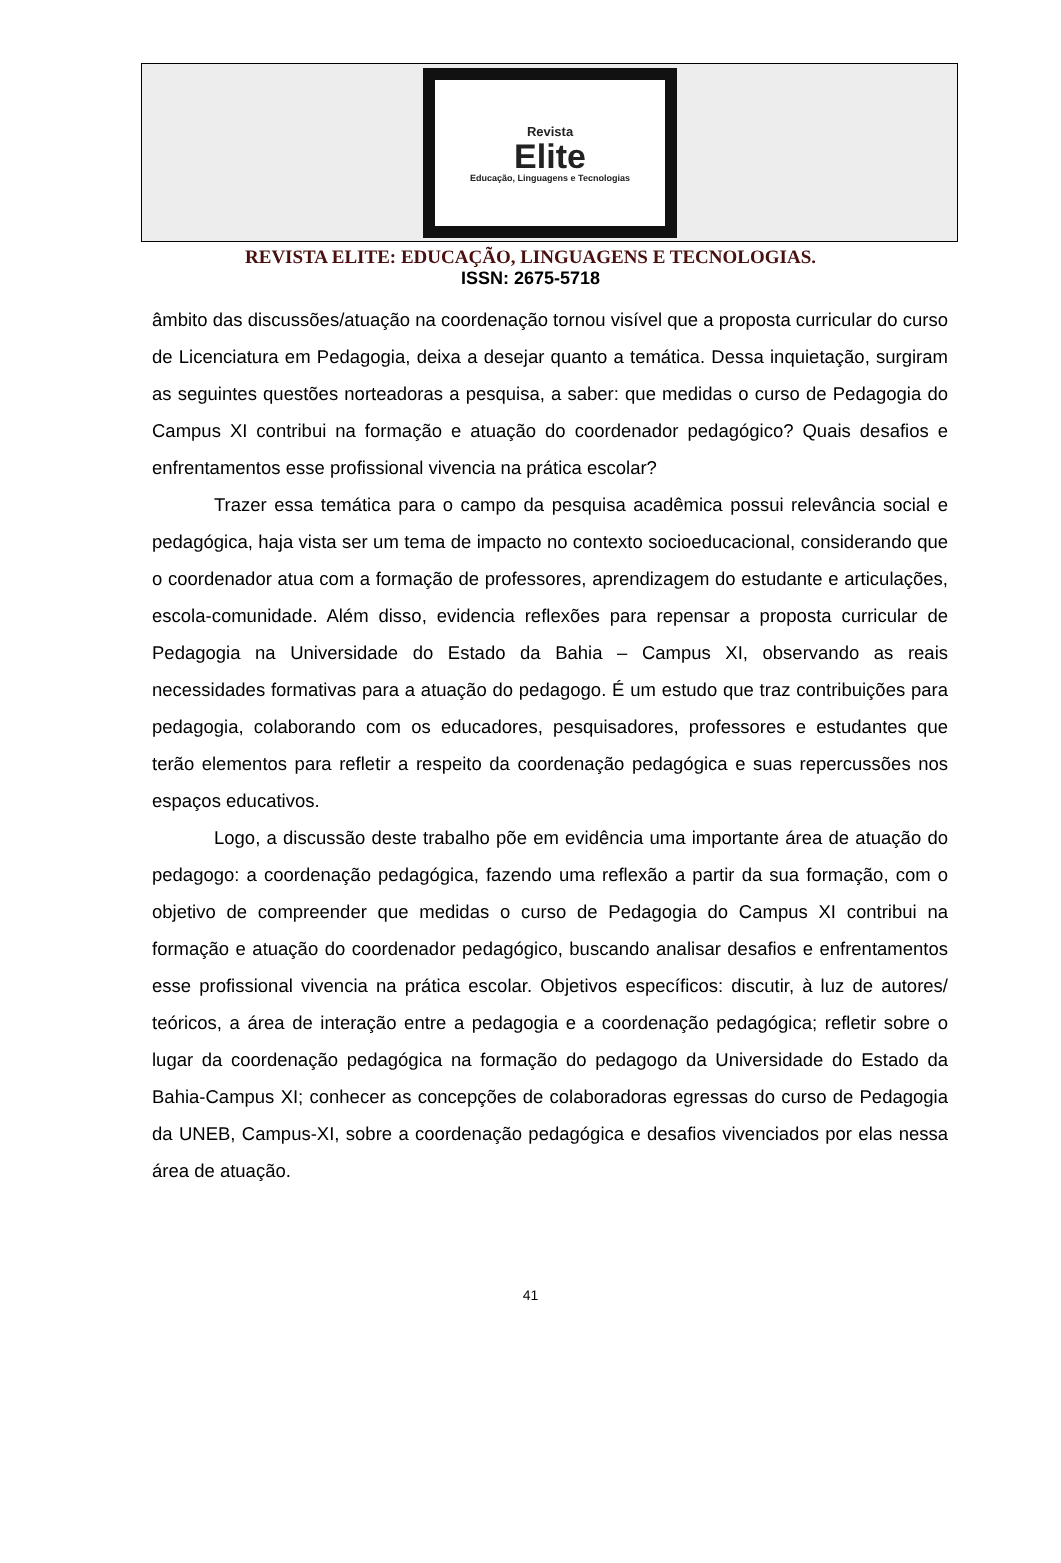Revista
Elite
Educação, Linguagens e Tecnologias
REVISTA ELITE: EDUCAÇÃO, LINGUAGENS E TECNOLOGIAS.
ISSN: 2675-5718
âmbito das discussões/atuação na coordenação tornou visível que a proposta curricular do curso de Licenciatura em Pedagogia, deixa a desejar quanto a temática. Dessa inquietação, surgiram as seguintes questões norteadoras a pesquisa, a saber: que medidas o curso de Pedagogia do Campus XI contribui na formação e atuação do coordenador pedagógico? Quais desafios e enfrentamentos esse profissional vivencia na prática escolar?
Trazer essa temática para o campo da pesquisa acadêmica possui relevância social e pedagógica, haja vista ser um tema de impacto no contexto socioeducacional, considerando que o coordenador atua com a formação de professores, aprendizagem do estudante e articulações, escola-comunidade. Além disso, evidencia reflexões para repensar a proposta curricular de Pedagogia na Universidade do Estado da Bahia – Campus XI, observando as reais necessidades formativas para a atuação do pedagogo. É um estudo que traz contribuições para pedagogia, colaborando com os educadores, pesquisadores, professores e estudantes que terão elementos para refletir a respeito da coordenação pedagógica e suas repercussões nos espaços educativos.
Logo, a discussão deste trabalho põe em evidência uma importante área de atuação do pedagogo: a coordenação pedagógica, fazendo uma reflexão a partir da sua formação, com o objetivo de compreender que medidas o curso de Pedagogia do Campus XI contribui na formação e atuação do coordenador pedagógico, buscando analisar desafios e enfrentamentos esse profissional vivencia na prática escolar. Objetivos específicos: discutir, à luz de autores/ teóricos, a área de interação entre a pedagogia e a coordenação pedagógica; refletir sobre o lugar da coordenação pedagógica na formação do pedagogo da Universidade do Estado da Bahia-Campus XI; conhecer as concepções de colaboradoras egressas do curso de Pedagogia da UNEB, Campus-XI, sobre a coordenação pedagógica e desafios vivenciados por elas nessa área de atuação.
41